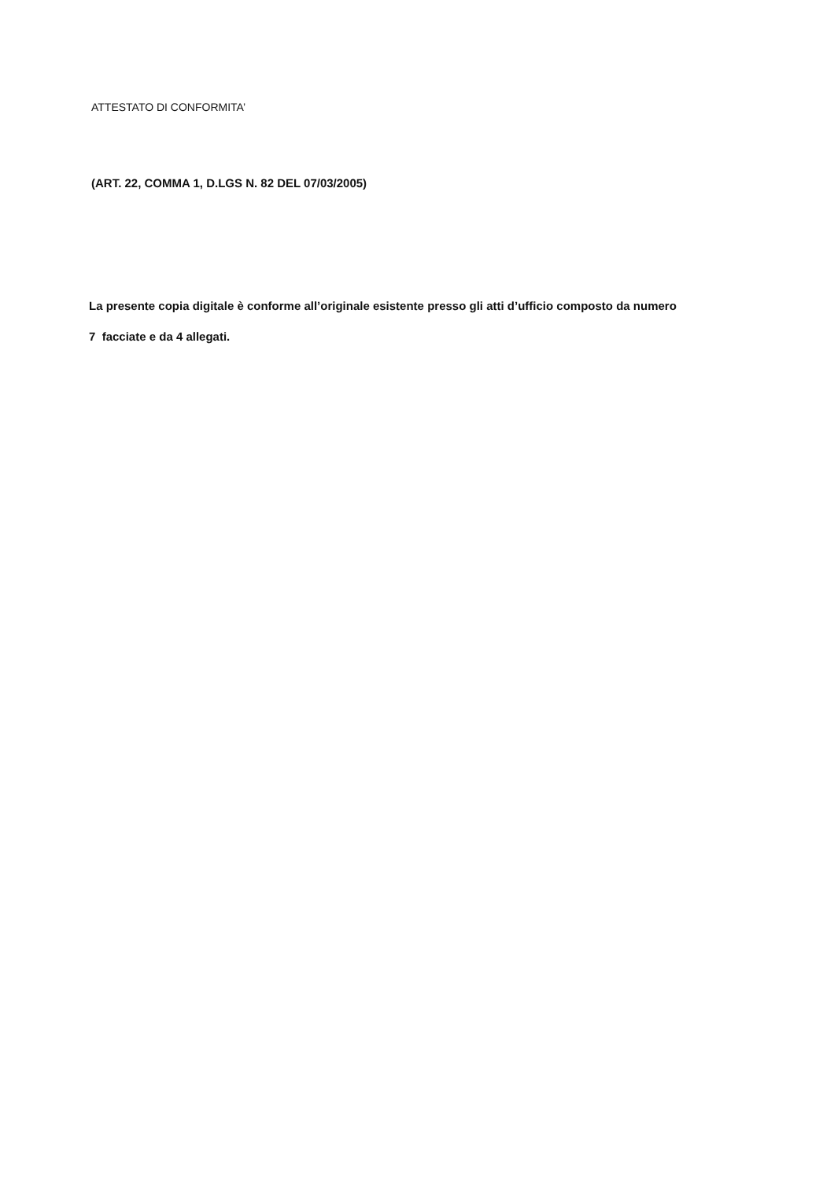ATTESTATO DI CONFORMITA’
(ART. 22, COMMA 1, D.LGS N. 82 DEL 07/03/2005)
La presente copia digitale è conforme all’originale esistente presso gli atti d’ufficio composto da numero
7 facciate e da 4 allegati.